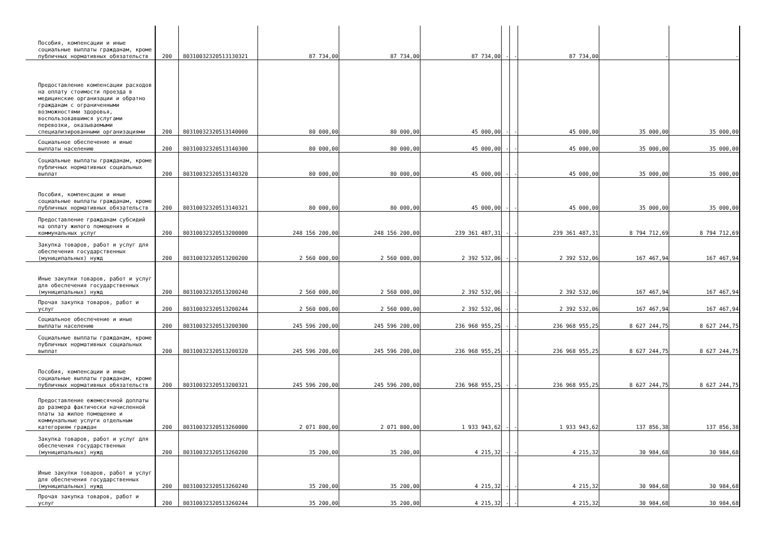| Пособия, компенсации и иные социальные выплаты гражданам, кроме публичных нормативных обязательств | 200 | 80310032320513130321 | 87 734,00 | 87 734,00 | 87 734,00 | - | - | 87 734,00 | - | - |
| Предоставление компенсации расходов на оплату стоимости проезда в медицинские организации и обратно гражданам с ограниченными возможностями здоровья, воспользовавшимся услугами перевозки, оказываемыми специализированными организациями | 200 | 80310032320513140000 | 80 000,00 | 80 000,00 | 45 000,00 | - | - | 45 000,00 | 35 000,00 | 35 000,00 |
| Социальное обеспечение и иные выплаты населению | 200 | 80310032320513140300 | 80 000,00 | 80 000,00 | 45 000,00 | - | - | 45 000,00 | 35 000,00 | 35 000,00 |
| Социальные выплаты гражданам, кроме публичных нормативных социальных выплат | 200 | 80310032320513140320 | 80 000,00 | 80 000,00 | 45 000,00 | - | - | 45 000,00 | 35 000,00 | 35 000,00 |
| Пособия, компенсации и иные социальные выплаты гражданам, кроме публичных нормативных обязательств | 200 | 80310032320513140321 | 80 000,00 | 80 000,00 | 45 000,00 | - | - | 45 000,00 | 35 000,00 | 35 000,00 |
| Предоставление гражданам субсидий на оплату жилого помещения и коммунальных услуг | 200 | 80310032320513200000 | 248 156 200,00 | 248 156 200,00 | 239 361 487,31 | - | - | 239 361 487,31 | 8 794 712,69 | 8 794 712,69 |
| Закупка товаров, работ и услуг для обеспечения государственных (муниципальных) нужд | 200 | 80310032320513200200 | 2 560 000,00 | 2 560 000,00 | 2 392 532,06 | - | - | 2 392 532,06 | 167 467,94 | 167 467,94 |
| Иные закупки товаров, работ и услуг для обеспечения государственных (муниципальных) нужд | 200 | 80310032320513200240 | 2 560 000,00 | 2 560 000,00 | 2 392 532,06 | - | - | 2 392 532,06 | 167 467,94 | 167 467,94 |
| Прочая закупка товаров, работ и услуг | 200 | 80310032320513200244 | 2 560 000,00 | 2 560 000,00 | 2 392 532,06 | - | - | 2 392 532,06 | 167 467,94 | 167 467,94 |
| Социальное обеспечение и иные выплаты населению | 200 | 80310032320513200300 | 245 596 200,00 | 245 596 200,00 | 236 968 955,25 | - | - | 236 968 955,25 | 8 627 244,75 | 8 627 244,75 |
| Социальные выплаты гражданам, кроме публичных нормативных социальных выплат | 200 | 80310032320513200320 | 245 596 200,00 | 245 596 200,00 | 236 968 955,25 | - | - | 236 968 955,25 | 8 627 244,75 | 8 627 244,75 |
| Пособия, компенсации и иные социальные выплаты гражданам, кроме публичных нормативных обязательств | 200 | 80310032320513200321 | 245 596 200,00 | 245 596 200,00 | 236 968 955,25 | - | - | 236 968 955,25 | 8 627 244,75 | 8 627 244,75 |
| Предоставление ежемесячной доплаты до размера фактически начисленной платы за жилое помещение и коммунальные услуги отдельным категориям граждан | 200 | 80310032320513260000 | 2 071 800,00 | 2 071 800,00 | 1 933 943,62 | - | - | 1 933 943,62 | 137 856,38 | 137 856,38 |
| Закупка товаров, работ и услуг для обеспечения государственных (муниципальных) нужд | 200 | 80310032320513260200 | 35 200,00 | 35 200,00 | 4 215,32 | - | - | 4 215,32 | 30 984,68 | 30 984,68 |
| Иные закупки товаров, работ и услуг для обеспечения государственных (муниципальных) нужд | 200 | 80310032320513260240 | 35 200,00 | 35 200,00 | 4 215,32 | - | - | 4 215,32 | 30 984,68 | 30 984,68 |
| Прочая закупка товаров, работ и услуг | 200 | 80310032320513260244 | 35 200,00 | 35 200,00 | 4 215,32 | - | - | 4 215,32 | 30 984,68 | 30 984,68 |